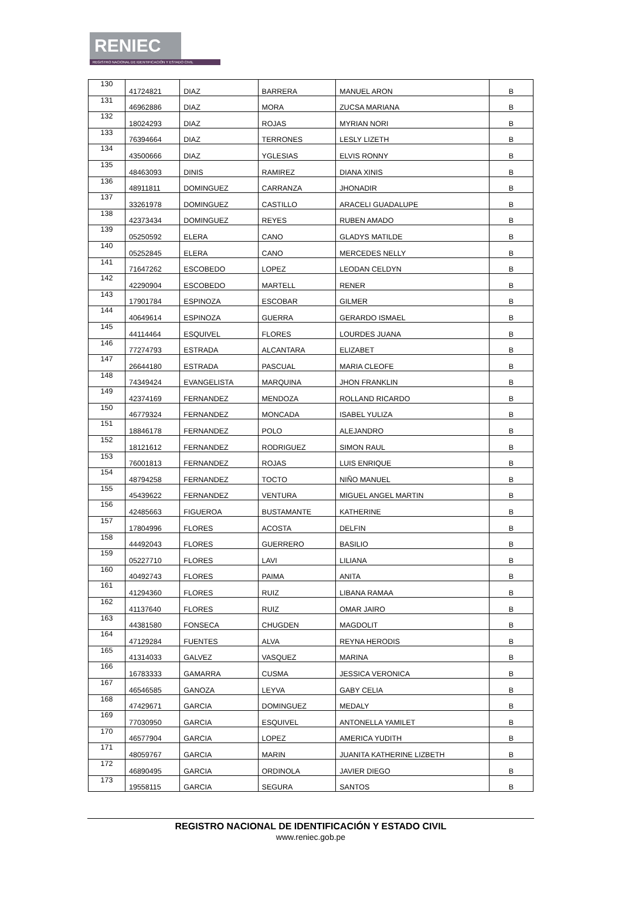RENIEC
REGISTRO NACIONAL DE IDENTIFICACIÓN Y ESTADO CIVIL
| 130 | 41724821 | DIAZ | BARRERA | MANUEL ARON | B |
| 131 | 46962886 | DIAZ | MORA | ZUCSA MARIANA | B |
| 132 | 18024293 | DIAZ | ROJAS | MYRIAN NORI | B |
| 133 | 76394664 | DIAZ | TERRONES | LESLY LIZETH | B |
| 134 | 43500666 | DIAZ | YGLESIAS | ELVIS RONNY | B |
| 135 | 48463093 | DINIS | RAMIREZ | DIANA XINIS | B |
| 136 | 48911811 | DOMINGUEZ | CARRANZA | JHONADIR | B |
| 137 | 33261978 | DOMINGUEZ | CASTILLO | ARACELI GUADALUPE | B |
| 138 | 42373434 | DOMINGUEZ | REYES | RUBEN AMADO | B |
| 139 | 05250592 | ELERA | CANO | GLADYS MATILDE | B |
| 140 | 05252845 | ELERA | CANO | MERCEDES NELLY | B |
| 141 | 71647262 | ESCOBEDO | LOPEZ | LEODAN CELDYN | B |
| 142 | 42290904 | ESCOBEDO | MARTELL | RENER | B |
| 143 | 17901784 | ESPINOZA | ESCOBAR | GILMER | B |
| 144 | 40649614 | ESPINOZA | GUERRA | GERARDO ISMAEL | B |
| 145 | 44114464 | ESQUIVEL | FLORES | LOURDES JUANA | B |
| 146 | 77274793 | ESTRADA | ALCANTARA | ELIZABET | B |
| 147 | 26644180 | ESTRADA | PASCUAL | MARIA CLEOFE | B |
| 148 | 74349424 | EVANGELISTA | MARQUINA | JHON FRANKLIN | B |
| 149 | 42374169 | FERNANDEZ | MENDOZA | ROLLAND RICARDO | B |
| 150 | 46779324 | FERNANDEZ | MONCADA | ISABEL YULIZA | B |
| 151 | 18846178 | FERNANDEZ | POLO | ALEJANDRO | B |
| 152 | 18121612 | FERNANDEZ | RODRIGUEZ | SIMON RAUL | B |
| 153 | 76001813 | FERNANDEZ | ROJAS | LUIS ENRIQUE | B |
| 154 | 48794258 | FERNANDEZ | TOCTO | NIÑO MANUEL | B |
| 155 | 45439622 | FERNANDEZ | VENTURA | MIGUEL ANGEL MARTIN | B |
| 156 | 42485663 | FIGUEROA | BUSTAMANTE | KATHERINE | B |
| 157 | 17804996 | FLORES | ACOSTA | DELFIN | B |
| 158 | 44492043 | FLORES | GUERRERO | BASILIO | B |
| 159 | 05227710 | FLORES | LAVI | LILIANA | B |
| 160 | 40492743 | FLORES | PAIMA | ANITA | B |
| 161 | 41294360 | FLORES | RUIZ | LIBANA RAMAA | B |
| 162 | 41137640 | FLORES | RUIZ | OMAR JAIRO | B |
| 163 | 44381580 | FONSECA | CHUGDEN | MAGDOLIT | B |
| 164 | 47129284 | FUENTES | ALVA | REYNA HERODIS | B |
| 165 | 41314033 | GALVEZ | VASQUEZ | MARINA | B |
| 166 | 16783333 | GAMARRA | CUSMA | JESSICA VERONICA | B |
| 167 | 46546585 | GANOZA | LEYVA | GABY CELIA | B |
| 168 | 47429671 | GARCIA | DOMINGUEZ | MEDALY | B |
| 169 | 77030950 | GARCIA | ESQUIVEL | ANTONELLA YAMILET | B |
| 170 | 46577904 | GARCIA | LOPEZ | AMERICA YUDITH | B |
| 171 | 48059767 | GARCIA | MARIN | JUANITA KATHERINE LIZBETH | B |
| 172 | 46890495 | GARCIA | ORDINOLA | JAVIER DIEGO | B |
| 173 | 19558115 | GARCIA | SEGURA | SANTOS | B |
REGISTRO NACIONAL DE IDENTIFICACIÓN Y ESTADO CIVIL
www.reniec.gob.pe